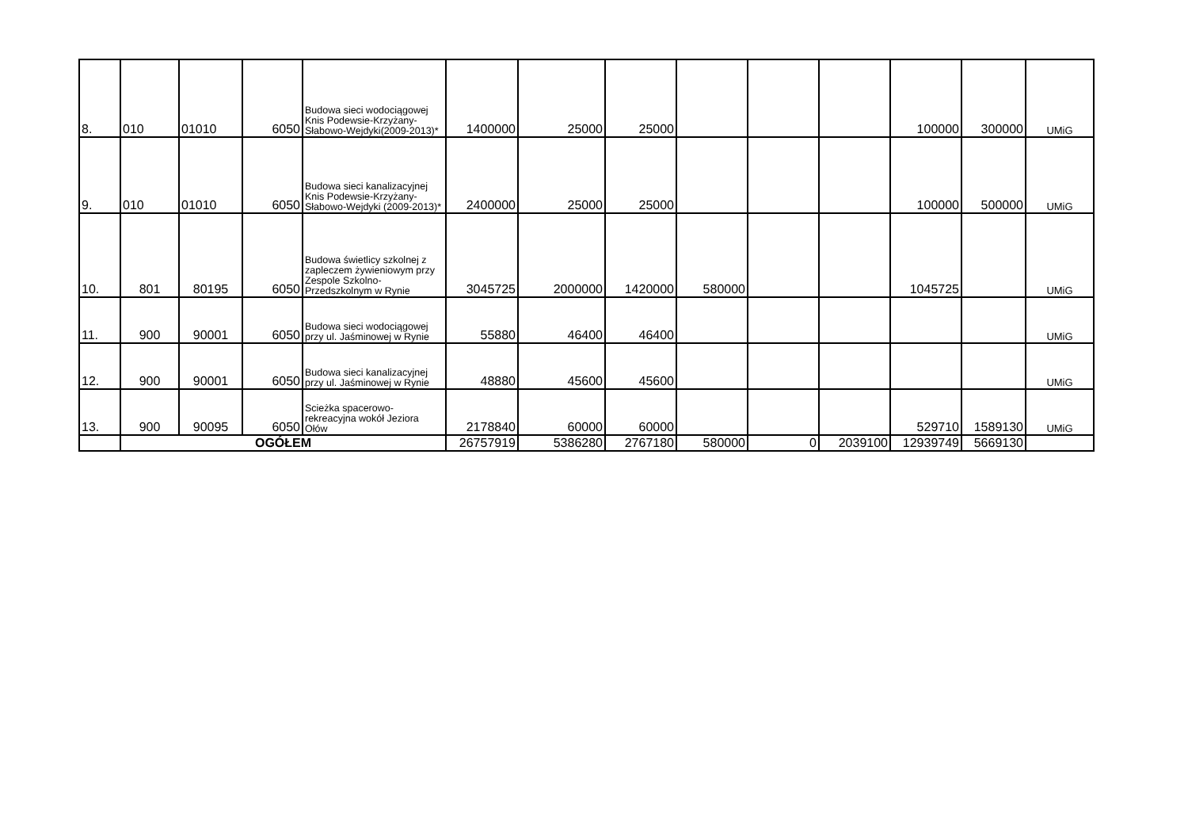| 8. | 010 | 01010 | 6050 | Budowa sieci wodociągowej Knis Podewsie-Krzyżany-Słabowo-Wejdyki(2009-2013)* | 1400000 | 25000 | 25000 | | | | 100000 | 300000 | UMiG |
| 9. | 010 | 01010 | 6050 | Budowa sieci kanalizacyjnej Knis Podewsie-Krzyżany-Słabowo-Wejdyki (2009-2013)* | 2400000 | 25000 | 25000 | | | | 100000 | 500000 | UMiG |
| 10. | 801 | 80195 | 6050 | Budowa świetlicy szkolnej z zapleczem żywieniowym przy Zespole Szkolno-Przedszkolnym w Rynie | 3045725 | 2000000 | 1420000 | 580000 | | | 1045725 | | UMiG |
| 11. | 900 | 90001 | 6050 | Budowa sieci wodociągowej przy ul. Jaśminowej w Rynie | 55880 | 46400 | 46400 | | | | | | UMiG |
| 12. | 900 | 90001 | 6050 | Budowa sieci kanalizacyjnej przy ul. Jaśminowej w Rynie | 48880 | 45600 | 45600 | | | | | | UMiG |
| 13. | 900 | 90095 | 6050 | Scieżka spacerowo-rekreacyjna wokół Jeziora Ołów | 2178840 | 60000 | 60000 | | | | 529710 | 1589130 | UMiG |
| | OGÓŁEM | | | | 26757919 | 5386280 | 2767180 | 580000 | 0 | 2039100 | 12939749 | 5669130 | |